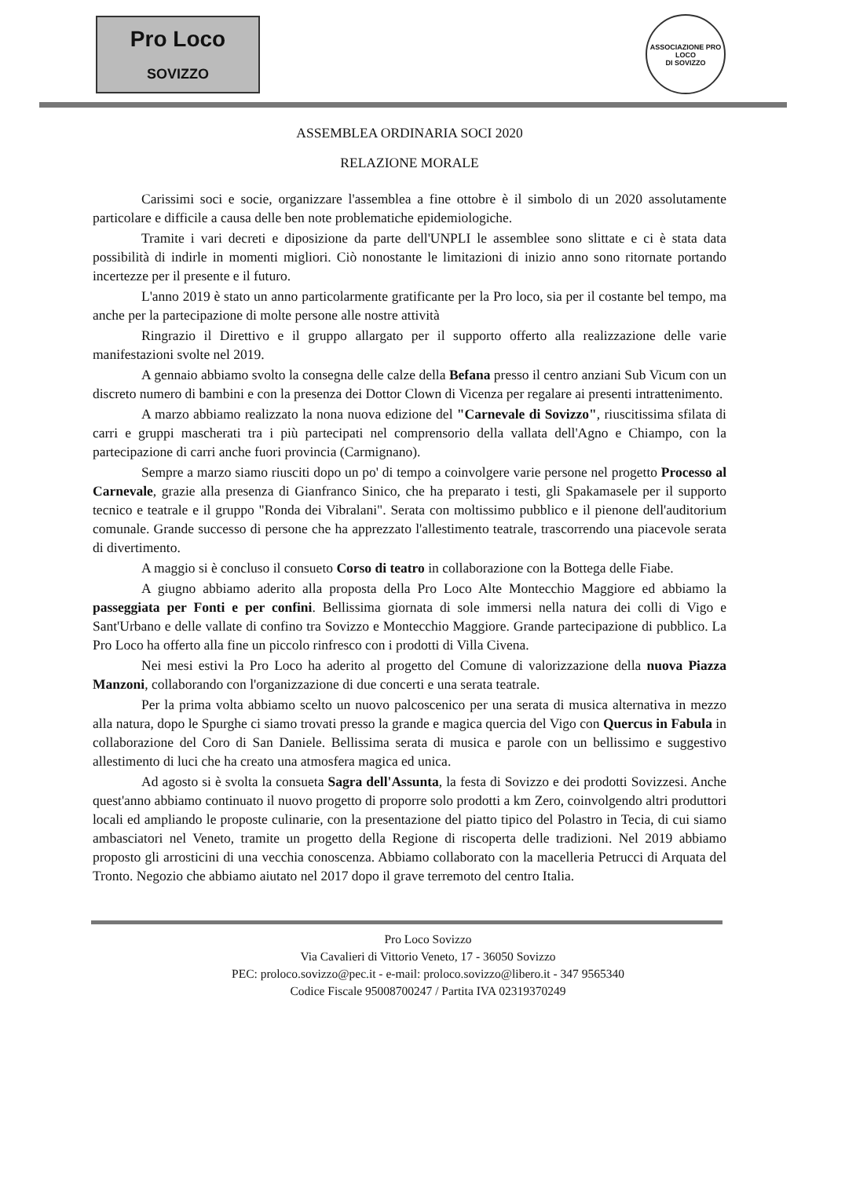Pro Loco
SOVIZZO
ASSOCIAZIONE PRO LOCO
DI SOVIZZO
ASSEMBLEA ORDINARIA SOCI 2020
RELAZIONE MORALE
Carissimi soci e socie, organizzare l'assemblea a fine ottobre è il simbolo di un 2020 assolutamente particolare e difficile a causa delle ben note problematiche epidemiologiche.
Tramite i vari decreti e diposizione da parte dell'UNPLI le assemblee sono slittate e ci è stata data possibilità di indirle in momenti migliori. Ciò nonostante le limitazioni di inizio anno sono ritornate portando incertezze per il presente e il futuro.
L'anno 2019 è stato un anno particolarmente gratificante per la Pro loco, sia per il costante bel tempo, ma anche per la partecipazione di molte persone alle nostre attività
Ringrazio il Direttivo e il gruppo allargato per il supporto offerto alla realizzazione delle varie manifestazioni svolte nel 2019.
A gennaio abbiamo svolto la consegna delle calze della Befana presso il centro anziani Sub Vicum con un discreto numero di bambini e con la presenza dei Dottor Clown di Vicenza per regalare ai presenti intrattenimento.
A marzo abbiamo realizzato la nona nuova edizione del "Carnevale di Sovizzo", riuscitissima sfilata di carri e gruppi mascherati tra i più partecipati nel comprensorio della vallata dell'Agno e Chiampo, con la partecipazione di carri anche fuori provincia (Carmignano).
Sempre a marzo siamo riusciti dopo un po' di tempo a coinvolgere varie persone nel progetto Processo al Carnevale, grazie alla presenza di Gianfranco Sinico, che ha preparato i testi, gli Spakamasele per il supporto tecnico e teatrale e il gruppo "Ronda dei Vibralani". Serata con moltissimo pubblico e il pienone dell'auditorium comunale. Grande successo di persone che ha apprezzato l'allestimento teatrale, trascorrendo una piacevole serata di divertimento.
A maggio si è concluso il consueto Corso di teatro in collaborazione con la Bottega delle Fiabe.
A giugno abbiamo aderito alla proposta della Pro Loco Alte Montecchio Maggiore ed abbiamo la passeggiata per Fonti e per confini. Bellissima giornata di sole immersi nella natura dei colli di Vigo e Sant'Urbano e delle vallate di confino tra Sovizzo e Montecchio Maggiore. Grande partecipazione di pubblico. La Pro Loco ha offerto alla fine un piccolo rinfresco con i prodotti di Villa Civena.
Nei mesi estivi la Pro Loco ha aderito al progetto del Comune di valorizzazione della nuova Piazza Manzoni, collaborando con l'organizzazione di due concerti e una serata teatrale.
Per la prima volta abbiamo scelto un nuovo palcoscenico per una serata di musica alternativa in mezzo alla natura, dopo le Spurghe ci siamo trovati presso la grande e magica quercia del Vigo con Quercus in Fabula in collaborazione del Coro di San Daniele. Bellissima serata di musica e parole con un bellissimo e suggestivo allestimento di luci che ha creato una atmosfera magica ed unica.
Ad agosto si è svolta la consueta Sagra dell'Assunta, la festa di Sovizzo e dei prodotti Sovizzesi. Anche quest'anno abbiamo continuato il nuovo progetto di proporre solo prodotti a km Zero, coinvolgendo altri produttori locali ed ampliando le proposte culinarie, con la presentazione del piatto tipico del Polastro in Tecia, di cui siamo ambasciatori nel Veneto, tramite un progetto della Regione di riscoperta delle tradizioni. Nel 2019 abbiamo proposto gli arrosticini di una vecchia conoscenza. Abbiamo collaborato con la macelleria Petrucci di Arquata del Tronto. Negozio che abbiamo aiutato nel 2017 dopo il grave terremoto del centro Italia.
Pro Loco Sovizzo
Via Cavalieri di Vittorio Veneto, 17 - 36050 Sovizzo
PEC: proloco.sovizzo@pec.it - e-mail: proloco.sovizzo@libero.it - 347 9565340
Codice Fiscale 95008700247 / Partita IVA 02319370249